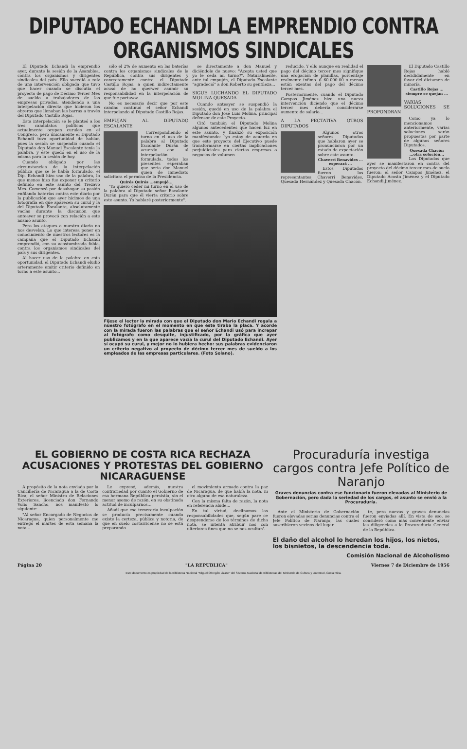DIPUTADO ECHANDI LA EMPRENDIO CONTRA ORGANISMOS SINDICALES
El Diputado Echandi la emprendió ayer, durante la sesión de la Asamblea, contra los organismos y dirigentes sindicales del país. Ello sucedió a raíz de una intervención obligada que tuvo que hacer cuando se discutía el proyecto de pago de Décimo Tercer Mes de sueldo a trabajadores de las empresas privadas, atendiendo a una interpelación directa que hicieron los obreros que llenaban las barras a través del Diputado Castillo Rojas.
Esta interpelación se le planteó a los tres candidatos políticos que actualmente ocupan curules en el Congreso, pero únicamente el Diputado Echandi tuvo oportunidad de hablar, pues la sesión se suspendió cuando el Diputado don Manuel Escalante tenía la palabra, y éste quedó en el uso de la misma para la sesión de hoy.
Cuando obligado por las circunstancias de la interpelación pública que se le había formulado, el Dip. Echandi hizo uso de la palabra, lo que menos hizo fue exponer un criterio definido en este asunto del Trezavo Mes. Comenzó por desahogar su pasión enfilando baterías contra este diario por la publicación que ayer hicimos de una fotografía en que aparecen su curul y la del Diputado Escalante, absolutamente vacías durante la discusión que anteayer se provocó con relación a este mismo asunto.
Pero los ataques a nuestro diario no nos desvelan. Lo que interesa poner en conocimiento de nuestros lectores es la campaña que el Diputado Echandi emprendió, con su acostumbrada fobia, contra los organismos sindicales del país y sus dirigentes.
Al hacer uso de la palabra en esta oportunidad, el Diputado Echandi eludió arteramente emitir criterio definido en torno a este asunto...
sólo el 2% de aumento en las baterías contra los organismos sindicales de la República, contra sus dirigentes y concretamente contra el Diputado Castillo Rojas, a quien indirectamente acusó de no querwer asumir su responsabilidad en la interpelación de que fue portavoz.
No es necesario decir que por este camino continuó el señor Echandi interpelando al Diputado Castillo Rojas.
EMPUJAN AL DIPUTADO ESCALANTE
Correspondiendo el turno en el uso de la palabra al Diputado Escalante Durán de acuerdo con al interpelación formulada, todos los presentes esperaban que sería don Manuel quien de inmediato solicitara el permiso de la Presidencia.
Quirós Quirós ...empujó...
"Yo quiero ceder mi turno en el uso de la palabra al Diputado señor Escalante Durán para que él vierta criterio sobre este asunto. Yo hablaré posteriormente".
se directamente a don Manuel y diciéndole de nuevo: "Acepta usted que yo le ceda mi turno?". Naturalmente, ante tal empujón, el Diputado Escalante "agradeció" a don Roberto su gentileza...
SIGUE LUCHANDO EL DIPUTADO MOLINA QUESADA
Cuando anteayer se suspendió la sesión, quedó en uso de la palabra el Diputado don José Luis Molina, principal defensor de este Proyecto.
Citó también el Diputado Molina algunos antecedentes que hacen luz en este asunto, y finalizó su exposición manifestando: "yo estoy de acuerdo en que este proyecto del Ejecutivo puede transformarse en ciertas implicaciones perjuidiciales para ciertas empresas o negocios de volumen
Fíjese el lector la mirada con que el Diputado don Mario Echandi regala a nuestro fotógrafo en el momento en que éste tiraba la placa. Y acorde con la mirada fueron las palabras que el señor Echandi usó para increpar al fotógrafo como desquite, injustificado, por la gráfica que ayer publicamos y en la que aparece vacía la curul del Diputado Echandi. Ayer sí ocupó su curul, y mejor no lo hubiera hecho: sus palabras evidenciaron un criterio negativo al proyecto de décimo tercer mes de sueldo a los empleados de las empresas particulares. (Foto Solano).
reducido. Y ello aunque en realidad el pago del décimo tercer mes signifique una erogación de planillas, porcentaje realmente ínfimo. ₡ 60.000.00 o menos están exentas del pago del décimo tercer mes.
Posteriormente, cuando el Diputado Campos Jiménez hizo una nueva intervención diciendo que el décimo tercer mes debería considerarse aumento de salario...
A LA PECTATIVA OTROS DIPUTADOS
Algunos otros señores Diputados que hablaron ayer se pronunciaron por un estado de expectación sobre este asunto.
Chaverri Benavides ... esperará ...
Estos Diputados fueron los representantes Chaverri Benavides, Quesada Hernández y Quesada Chacón.
El Diputado Castillo Rojas habló decididamente en favor del dictamen de minoría.
Castillo Rojas ... siempre se quejan ...
VARIAS SOLUCIONES SE PROPONDRAN
Como ya lo mencionamos anteriormente, varias soluciones serán propuestas por parte de algunos señores Diputados.
Quesada Chacón ...otra solución...
Los Diputados que ayer se manifestaron en contra del proyecto del décimo tercer mes de suelo fueron: el señor Campos Jiménez, el Diputado Acosta Jiménez y el Diputado Echandi Jiménez.
EL GOBIERNO DE COSTA RICA RECHAZA ACUSACIONES Y PROTESTAS DEL GOBIERNO NICARAGUENSE
A propósito de la nota enviada por la Cancillería de Nicaragua a la de Costa Rica, el señor Ministro de Relaciones Exteriores, licenciado don Fernando Volio Sancho, nos manifestó lo siguiente:
"Al señor Encargado de Negocios de Nicaragua, quien personalmente me entregó el martes de esta semana la nota...
Le expresé, además, nuestra contrariedad por cuanto el Gobierno de esa hermana República persistía, sin el menor asomo de razón, en su obstinada actitud de inculparnos...
Añadí que esa temeraria inculpación se producía precisamente cuando existe la certeza, pública y notoria, de que en suelo costarricense no se está preparando
el movimiento armado contra la paz de Nicaragua, de que había la nota, ni otro alguno de esa naturaleza.
Con la misma falta de razón, la nota en referencia alude...
En tal virtud, declinamos las responsabilidades que, según pare ce desprenderse de los términos de dicha nota, se intenta atribuir nos con ulteriores fines que no se nos ocultan'.
Procuraduría investiga cargos contra Jefe Político de Naranjo
Graves denuncias contra ese funcionario fueron elevadas al Ministerio de Gobernación, pero dada la seriedad de los cargos, el asunto se envió a la Procuraduría.
Ante el Ministerio de Gobernación fueron elevadas serias denuncias contra el Jefe Político de Naranjo, las cuales suscribieron vecinos del lugar.
te, pero nuevas y graves denuncias fueron enviadas allí. En vista de eso, se consideró como más conveniente enviar las diligencias a la Procuraduría General de la República.
El daño del alcohol lo heredan los hijos, los nietos, los bisnietos, la descendencia toda.
Comisión Nacional de Alcoholismo
Página 20 "LA REPUBLICA" Viernes 7 de Diciembre de 1956
Este documento es propiedad de la Biblioteca Nacional "Miguel Obregón Lizano" del Sistema Nacional de Bibliotecas del Ministerio de Cultura y Juventud, Costa Rica.